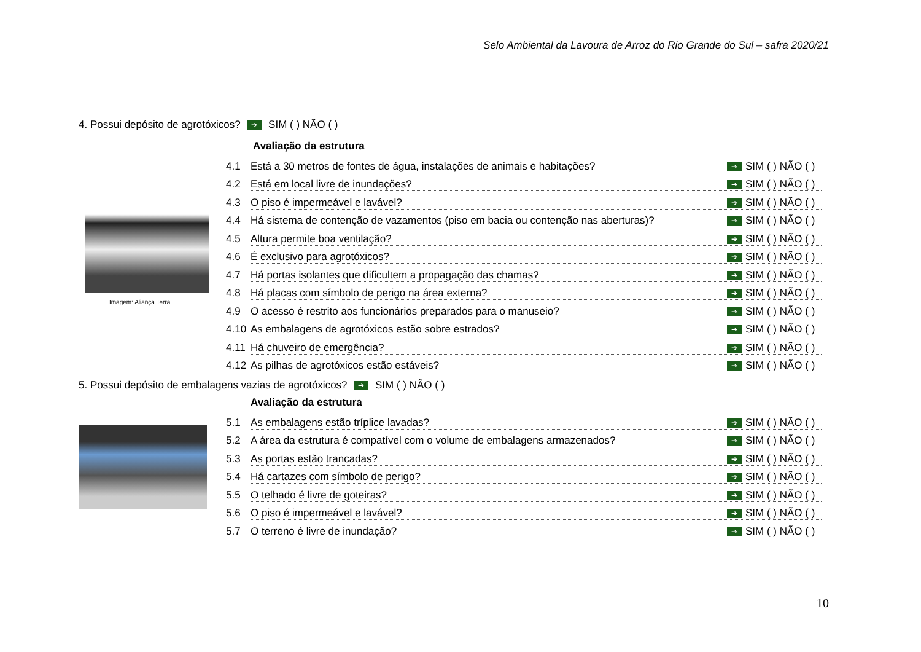Selo Ambiental da Lavoura de Arroz do Rio Grande do Sul – safra 2020/21
4. Possui depósito de agrotóxicos? ➔ SIM ( ) NÃO ( )
Avaliação da estrutura
4.1 Está a 30 metros de fontes de água, instalações de animais e habitações? ➔ SIM ( ) NÃO ( )
4.2 Está em local livre de inundações? ➔ SIM ( ) NÃO ( )
4.3 O piso é impermeável e lavável? ➔ SIM ( ) NÃO ( )
4.4 Há sistema de contenção de vazamentos (piso em bacia ou contenção nas aberturas)? ➔ SIM ( ) NÃO ( )
4.5 Altura permite boa ventilação? ➔ SIM ( ) NÃO ( )
4.6 É exclusivo para agrotóxicos? ➔ SIM ( ) NÃO ( )
4.7 Há portas isolantes que dificultem a propagação das chamas? ➔ SIM ( ) NÃO ( )
4.8 Há placas com símbolo de perigo na área externa? ➔ SIM ( ) NÃO ( )
4.9 O acesso é restrito aos funcionários preparados para o manuseio? ➔ SIM ( ) NÃO ( )
4.10 As embalagens de agrotóxicos estão sobre estrados? ➔ SIM ( ) NÃO ( )
4.11 Há chuveiro de emergência? ➔ SIM ( ) NÃO ( )
4.12 As pilhas de agrotóxicos estão estáveis? ➔ SIM ( ) NÃO ( )
Imagem: Aliança Terra
5. Possui depósito de embalagens vazias de agrotóxicos? ➔ SIM ( ) NÃO ( )
Avaliação da estrutura
5.1 As embalagens estão tríplice lavadas? ➔ SIM ( ) NÃO ( )
5.2 A área da estrutura é compatível com o volume de embalagens armazenados? ➔ SIM ( ) NÃO ( )
5.3 As portas estão trancadas? ➔ SIM ( ) NÃO ( )
5.4 Há cartazes com símbolo de perigo? ➔ SIM ( ) NÃO ( )
5.5 O telhado é livre de goteiras? ➔ SIM ( ) NÃO ( )
5.6 O piso é impermeável e lavável? ➔ SIM ( ) NÃO ( )
5.7 O terreno é livre de inundação? ➔ SIM ( ) NÃO ( )
10